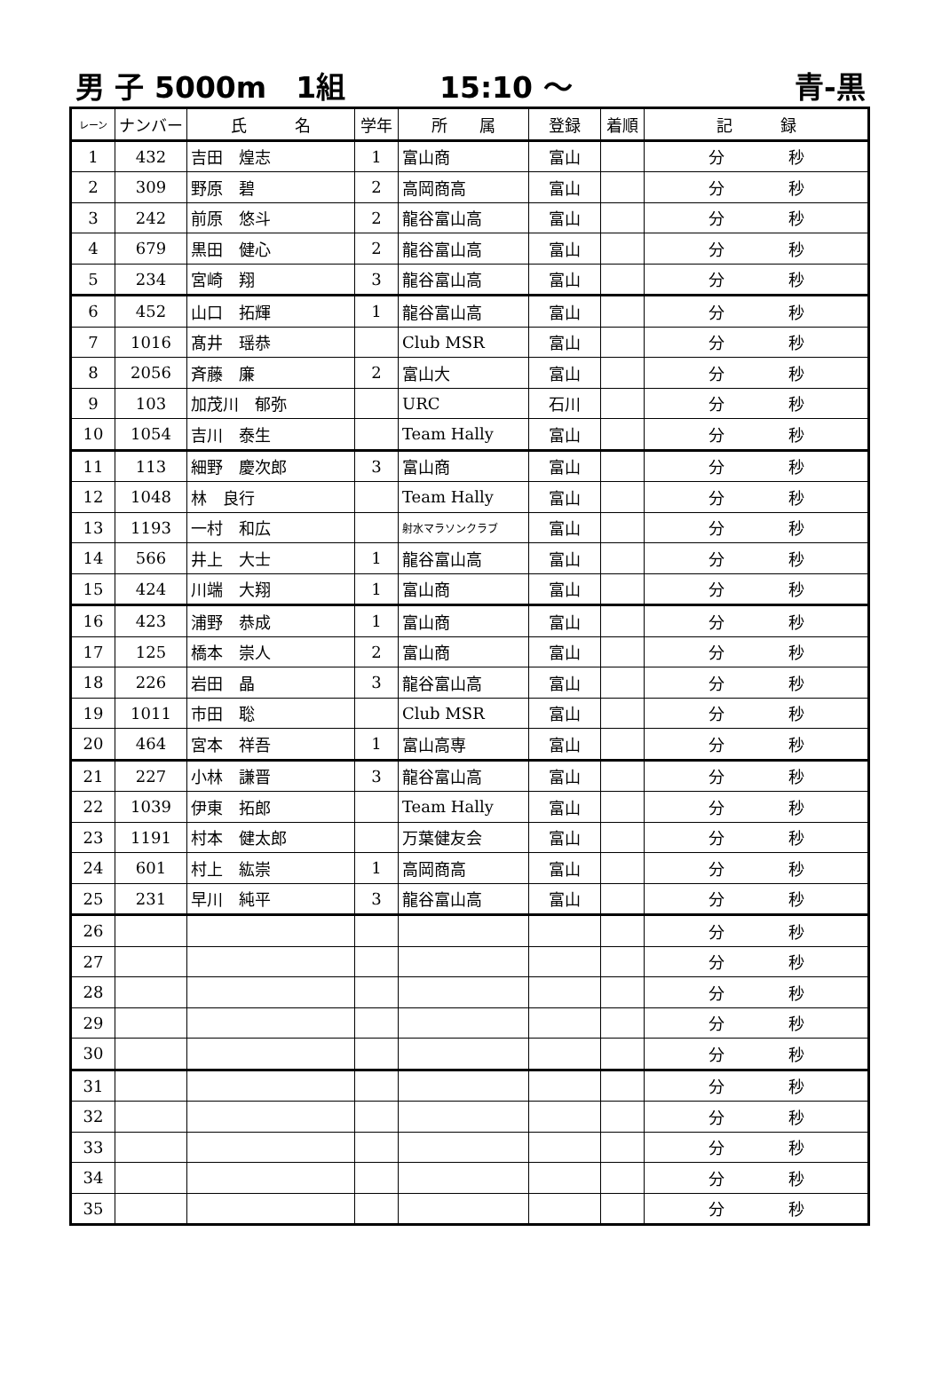男 子 5000m　1組 15:10 ～ 青-黒
| レーン | ナンバー | 氏 名 | 学年 | 所 属 | 登録 | 着順 | 記 録 |
| --- | --- | --- | --- | --- | --- | --- | --- |
| 1 | 432 | 吉田 煌志 | 1 | 富山商 | 富山 | | 分 秒 |
| 2 | 309 | 野原 碧 | 2 | 高岡商高 | 富山 | | 分 秒 |
| 3 | 242 | 前原 悠斗 | 2 | 龍谷富山高 | 富山 | | 分 秒 |
| 4 | 679 | 黒田 健心 | 2 | 龍谷富山高 | 富山 | | 分 秒 |
| 5 | 234 | 宮崎 翔 | 3 | 龍谷富山高 | 富山 | | 分 秒 |
| 6 | 452 | 山口 拓輝 | 1 | 龍谷富山高 | 富山 | | 分 秒 |
| 7 | 1016 | 髙井 瑶恭 | | Club MSR | 富山 | | 分 秒 |
| 8 | 2056 | 斉藤 廉 | 2 | 富山大 | 富山 | | 分 秒 |
| 9 | 103 | 加茂川 郁弥 | | URC | 石川 | | 分 秒 |
| 10 | 1054 | 吉川 泰生 | | Team Hally | 富山 | | 分 秒 |
| 11 | 113 | 細野 慶次郎 | 3 | 富山商 | 富山 | | 分 秒 |
| 12 | 1048 | 林 良行 | | Team Hally | 富山 | | 分 秒 |
| 13 | 1193 | 一村 和広 | | 射水マラソンクラブ | 富山 | | 分 秒 |
| 14 | 566 | 井上 大士 | 1 | 龍谷富山高 | 富山 | | 分 秒 |
| 15 | 424 | 川端 大翔 | 1 | 富山商 | 富山 | | 分 秒 |
| 16 | 423 | 浦野 恭成 | 1 | 富山商 | 富山 | | 分 秒 |
| 17 | 125 | 橋本 崇人 | 2 | 富山商 | 富山 | | 分 秒 |
| 18 | 226 | 岩田 晶 | 3 | 龍谷富山高 | 富山 | | 分 秒 |
| 19 | 1011 | 市田 聡 | | Club MSR | 富山 | | 分 秒 |
| 20 | 464 | 宮本 祥吾 | 1 | 富山高専 | 富山 | | 分 秒 |
| 21 | 227 | 小林 謙晋 | 3 | 龍谷富山高 | 富山 | | 分 秒 |
| 22 | 1039 | 伊東 拓郎 | | Team Hally | 富山 | | 分 秒 |
| 23 | 1191 | 村本 健太郎 | | 万葉健友会 | 富山 | | 分 秒 |
| 24 | 601 | 村上 紘崇 | 1 | 高岡商高 | 富山 | | 分 秒 |
| 25 | 231 | 早川 純平 | 3 | 龍谷富山高 | 富山 | | 分 秒 |
| 26 | | | | | | | 分 秒 |
| 27 | | | | | | | 分 秒 |
| 28 | | | | | | | 分 秒 |
| 29 | | | | | | | 分 秒 |
| 30 | | | | | | | 分 秒 |
| 31 | | | | | | | 分 秒 |
| 32 | | | | | | | 分 秒 |
| 33 | | | | | | | 分 秒 |
| 34 | | | | | | | 分 秒 |
| 35 | | | | | | | 分 秒 |